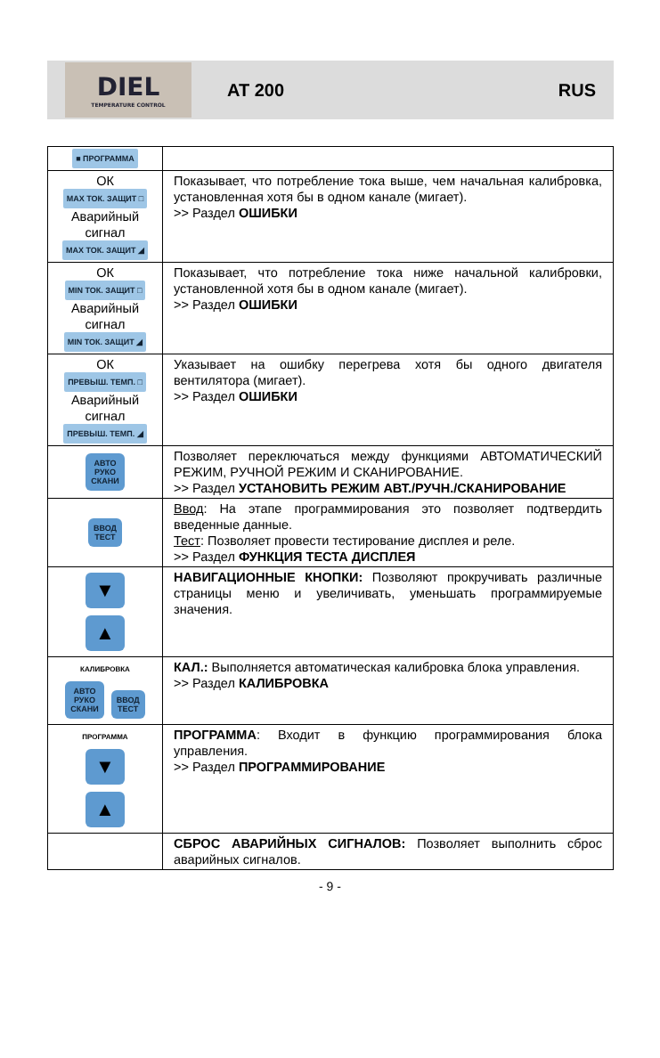DIEL
TEMPERATURE CONTROL
AT 200 RUS
| ■ ПРОГРАММА | |
| ОК MAX ТОК. ЗАЩИТ □ Аварийный сигнал MAX ТОК. ЗАЩИТ ◢ | Показывает, что потребление тока выше, чем начальная калибровка, установленная хотя бы в одном канале (мигает). >> Раздел ОШИБКИ |
| ОК MIN ТОК. ЗАЩИТ □ Аварийный сигнал MIN ТОК. ЗАЩИТ ◢ | Показывает, что потребление тока ниже начальной калибровки, установленной хотя бы в одном канале (мигает). >> Раздел ОШИБКИ |
| ОК ПРЕВЫШ. ТЕМП. □ Аварийный сигнал ПРЕВЫШ. ТЕМП. ◢ | Указывает на ошибку перегрева хотя бы одного двигателя вентилятора (мигает). >> Раздел ОШИБКИ |
| АВТО РУКО СКАНИ | Позволяет переключаться между функциями АВТОМАТИЧЕСКИЙ РЕЖИМ, РУЧНОЙ РЕЖИМ И СКАНИРОВАНИЕ. >> Раздел УСТАНОВИТЬ РЕЖИМ АВТ./РУЧН./СКАНИРОВАНИЕ |
| ВВОД ТЕСТ | Ввод : На этапе программирования это позволяет подтвердить введенные данные. Тест : Позволяет провести тестирование дисплея и реле. >> Раздел ФУНКЦИЯ ТЕСТА ДИСПЛЕЯ |
| ▼ ▲ | НАВИГАЦИОННЫЕ КНОПКИ: Позволяют прокручивать различные страницы меню и увеличивать, уменьшать программируемые значения. |
| КАЛИБРОВКА АВТО РУКО СКАНИ ВВОД ТЕСТ | КАЛ.: Выполняется автоматическая калибровка блока управления. >> Раздел КАЛИБРОВКА |
| ПРОГРАММА ▼ ▲ | ПРОГРАММА : Входит в функцию программирования блока управления. >> Раздел ПРОГРАММИРОВАНИЕ |
| | СБРОС АВАРИЙНЫХ СИГНАЛОВ: Позволяет выполнить сброс аварийных сигналов. |
- 9 -